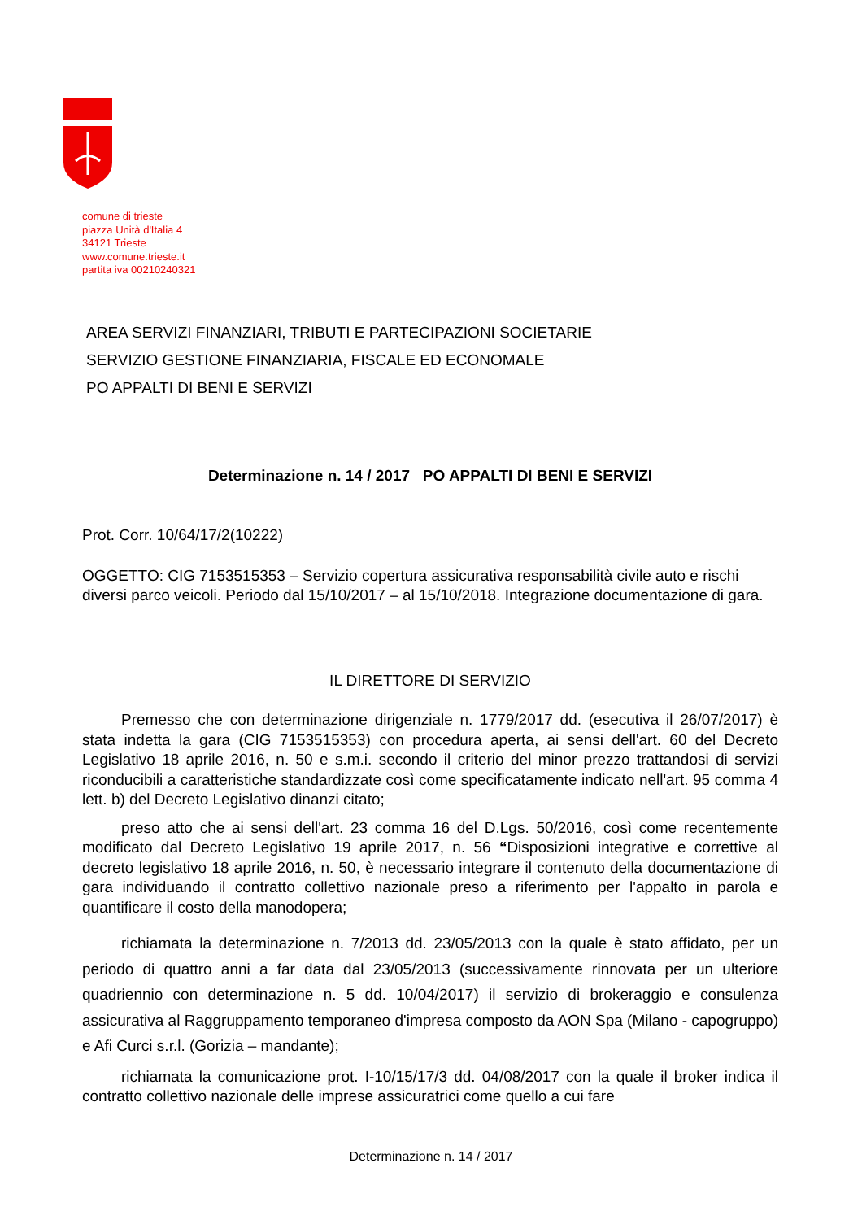comune di trieste
piazza Unità d'Italia 4
34121 Trieste
www.comune.trieste.it
partita iva 00210240321
AREA SERVIZI FINANZIARI, TRIBUTI E PARTECIPAZIONI SOCIETARIE
SERVIZIO GESTIONE FINANZIARIA, FISCALE ED ECONOMALE
PO APPALTI DI BENI E SERVIZI
Determinazione n. 14 / 2017 PO APPALTI DI BENI E SERVIZI
Prot. Corr. 10/64/17/2(10222)
OGGETTO: CIG 7153515353 – Servizio copertura assicurativa responsabilità civile auto e rischi diversi parco veicoli. Periodo dal 15/10/2017 – al 15/10/2018. Integrazione documentazione di gara.
IL DIRETTORE DI SERVIZIO
Premesso che con determinazione dirigenziale n. 1779/2017 dd. (esecutiva il 26/07/2017) è stata indetta la gara (CIG 7153515353) con procedura aperta, ai sensi dell'art. 60 del Decreto Legislativo 18 aprile 2016, n. 50 e s.m.i. secondo il criterio del minor prezzo trattandosi di servizi riconducibili a caratteristiche standardizzate così come specificatamente indicato nell'art. 95 comma 4 lett. b) del Decreto Legislativo dinanzi citato;
preso atto che ai sensi dell'art. 23 comma 16 del D.Lgs. 50/2016, così come recentemente modificato dal Decreto Legislativo 19 aprile 2017, n. 56 “Disposizioni integrative e correttive al decreto legislativo 18 aprile 2016, n. 50, è necessario integrare il contenuto della documentazione di gara individuando il contratto collettivo nazionale preso a riferimento per l'appalto in parola e quantificare il costo della manodopera;
richiamata la determinazione n. 7/2013 dd. 23/05/2013 con la quale è stato affidato, per un periodo di quattro anni a far data dal 23/05/2013 (successivamente rinnovata per un ulteriore quadriennio con determinazione n. 5 dd. 10/04/2017) il servizio di brokeraggio e consulenza assicurativa al Raggruppamento temporaneo d'impresa composto da AON Spa (Milano - capogruppo) e Afi Curci s.r.l. (Gorizia – mandante);
richiamata la comunicazione prot. I-10/15/17/3 dd. 04/08/2017 con la quale il broker indica il contratto collettivo nazionale delle imprese assicuratrici come quello a cui fare
Determinazione n. 14 / 2017